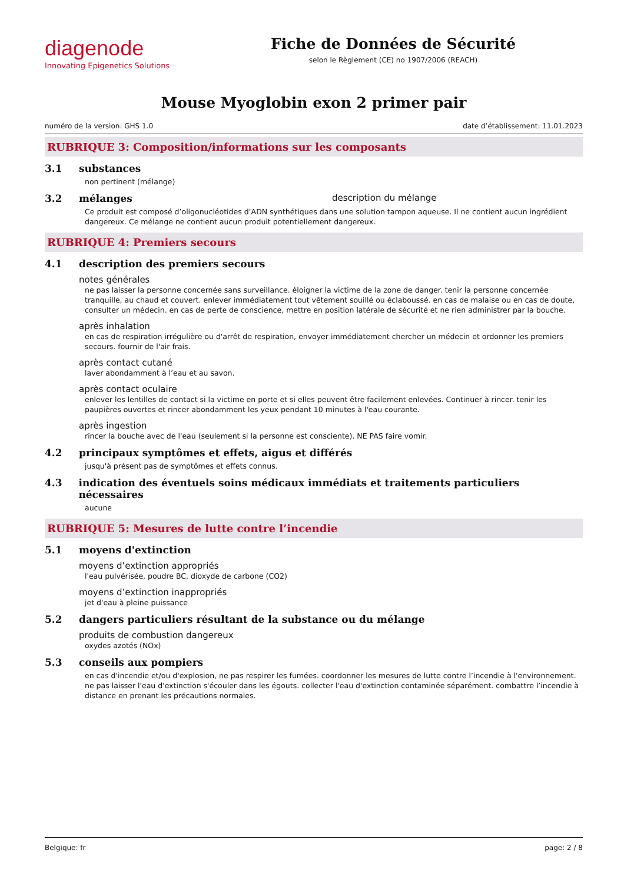diagenode
Innovating Epigenetics Solutions
Fiche de Données de Sécurité
selon le Règlement (CE) no 1907/2006 (REACH)
Mouse Myoglobin exon 2 primer pair
numéro de la version: GHS 1.0 date d’établissement: 11.01.2023
RUBRIQUE 3: Composition/informations sur les composants
3.1 substances
non pertinent (mélange)
3.2 mélanges description du mélange
Ce produit est composé d’oligonucléotides d’ADN synthétiques dans une solution tampon aqueuse. Il ne contient aucun ingrédient dangereux. Ce mélange ne contient aucun produit potentiellement dangereux.
RUBRIQUE 4: Premiers secours
4.1 description des premiers secours
notes générales
ne pas laisser la personne concernée sans surveillance. éloigner la victime de la zone de danger. tenir la personne concernée tranquille, au chaud et couvert. enlever immédiatement tout vêtement souillé ou éclaboussé. en cas de malaise ou en cas de doute, consulter un médecin. en cas de perte de conscience, mettre en position latérale de sécurité et ne rien administrer par la bouche.
après inhalation
en cas de respiration irrégulière ou d'arrêt de respiration, envoyer immédiatement chercher un médecin et ordonner les premiers secours. fournir de l'air frais.
après contact cutané
laver abondamment à l’eau et au savon.
après contact oculaire
enlever les lentilles de contact si la victime en porte et si elles peuvent être facilement enlevées. Continuer à rincer. tenir les paupières ouvertes et rincer abondamment les yeux pendant 10 minutes à l'eau courante.
après ingestion
rincer la bouche avec de l'eau (seulement si la personne est consciente). NE PAS faire vomir.
4.2 principaux symptômes et effets, aigus et différés
jusqu'à présent pas de symptômes et effets connus.
4.3 indication des éventuels soins médicaux immédiats et traitements particuliers nécessaires
aucune
RUBRIQUE 5: Mesures de lutte contre l’incendie
5.1 moyens d'extinction
moyens d’extinction appropriés
l'eau pulvérisée, poudre BC, dioxyde de carbone (CO2)
moyens d’extinction inappropriés
jet d'eau à pleine puissance
5.2 dangers particuliers résultant de la substance ou du mélange
produits de combustion dangereux
oxydes azotés (NOx)
5.3 conseils aux pompiers
en cas d'incendie et/ou d'explosion, ne pas respirer les fumées. coordonner les mesures de lutte contre l’incendie à l'environnement. ne pas laisser l'eau d'extinction s'écouler dans les égouts. collecter l'eau d'extinction contaminée séparément. combattre l’incendie à distance en prenant les précautions normales.
Belgique: fr page: 2 / 8